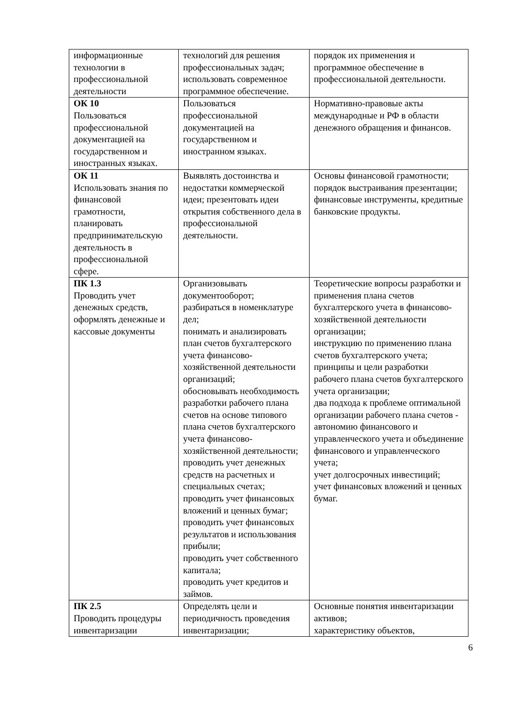| информационные технологии в профессиональной деятельности | технологий для решения профессиональных задач; использовать современное программное обеспечение. | порядок их применения и программное обеспечение в профессиональной деятельности. |
| ОК 10 Пользоваться профессиональной документацией на государственном и иностранных языках. | Пользоваться профессиональной документацией на государственном и иностранном языках. | Нормативно-правовые акты международные и РФ в области денежного обращения и финансов. |
| ОК 11 Использовать знания по финансовой грамотности, планировать предпринимательскую деятельность в профессиональной сфере. | Выявлять достоинства и недостатки коммерческой идеи; презентовать идеи открытия собственного дела в профессиональной деятельности. | Основы финансовой грамотности; порядок выстраивания презентации; финансовые инструменты, кредитные банковские продукты. |
| ПК 1.3 Проводить учет денежных средств, оформлять денежные и кассовые документы | Организовывать документооборот; разбираться в номенклатуре дел; понимать и анализировать план счетов бухгалтерского учета финансово-хозяйственной деятельности организаций; обосновывать необходимость разработки рабочего плана счетов на основе типового плана счетов бухгалтерского учета финансово-хозяйственной деятельности; проводить учет денежных средств на расчетных и специальных счетах; проводить учет финансовых вложений и ценных бумаг; проводить учет финансовых результатов и использования прибыли; проводить учет собственного капитала; проводить учет кредитов и займов. | Теоретические вопросы разработки и применения плана счетов бухгалтерского учета в финансово-хозяйственной деятельности организации; инструкцию по применению плана счетов бухгалтерского учета; принципы и цели разработки рабочего плана счетов бухгалтерского учета организации; два подхода к проблеме оптимальной организации рабочего плана счетов - автономию финансового и управленческого учета и объединение финансового и управленческого учета; учет долгосрочных инвестиций; учет финансовых вложений и ценных бумаг. |
| ПК 2.5 Проводить процедуры инвентаризации | Определять цели и периодичность проведения инвентаризации; | Основные понятия инвентаризации активов; характеристику объектов, |
6